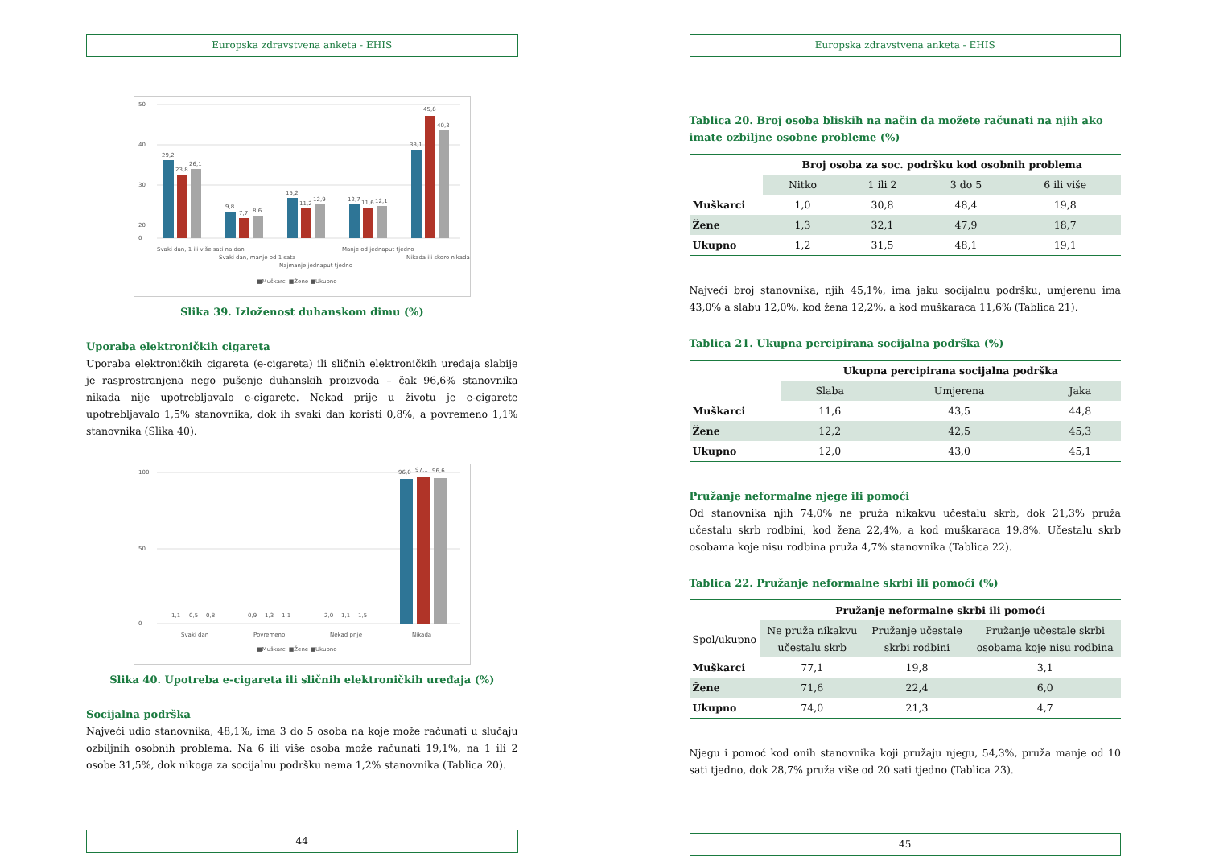Europska zdravstvena anketa - EHIS
50
40
30
20
0
29,2
23,8
26,1
9,8
7,7
8,6
15,2
11,2
12,9
12,7
11,6
12,1
33,1
45,8
40,3
Svaki dan, 1 ili više sati na dan
Svaki dan, manje od 1 sata
Najmanje jednaput tjedno
Manje od jednaput tjedno
Nikada ili skoro nikada
■Muškarci ■Žene ■Ukupno
Slika 39. Izloženost duhanskom dimu (%)
Uporaba elektroničkih cigareta
Uporaba elektroničkih cigareta (e-cigareta) ili sličnih elektroničkih uređaja slabije je rasprostranjena nego pušenje duhanskih proizvoda – čak 96,6% stanovnika nikada nije upotrebljavalo e-cigarete. Nekad prije u životu je e-cigarete upotrebljavalo 1,5% stanovnika, dok ih svaki dan koristi 0,8%, a povremeno 1,1% stanovnika (Slika 40).
100
50
0
1,1
0,5
0,8
0,9
1,3
1,1
2,0
1,1
1,5
96,0
97,1
96,6
Svaki dan
Povremeno
Nekad prije
Nikada
■Muškarci ■Žene ■Ukupno
Slika 40. Upotreba e-cigareta ili sličnih elektroničkih uređaja (%)
Socijalna podrška
Najveći udio stanovnika, 48,1%, ima 3 do 5 osoba na koje može računati u slučaju ozbiljnih osobnih problema. Na 6 ili više osoba može računati 19,1%, na 1 ili 2 osobe 31,5%, dok nikoga za socijalnu podršku nema 1,2% stanovnika (Tablica 20).
44
Europska zdravstvena anketa - EHIS
Tablica 20. Broj osoba bliskih na način da možete računati na njih ako imate ozbiljne osobne probleme (%)
| | Broj osoba za soc. podršku kod osobnih problema | | | |
| --- | --- | --- | --- | --- |
| | Nitko | 1 ili 2 | 3 do 5 | 6 ili više |
| Muškarci | 1,0 | 30,8 | 48,4 | 19,8 |
| Žene | 1,3 | 32,1 | 47,9 | 18,7 |
| Ukupno | 1,2 | 31,5 | 48,1 | 19,1 |
Najveći broj stanovnika, njih 45,1%, ima jaku socijalnu podršku, umjerenu ima 43,0% a slabu 12,0%, kod žena 12,2%, a kod muškaraca 11,6% (Tablica 21).
Tablica 21. Ukupna percipirana socijalna podrška (%)
| | Ukupna percipirana socijalna podrška | | |
| --- | --- | --- | --- |
| | Slaba | Umjerena | Jaka |
| Muškarci | 11,6 | 43,5 | 44,8 |
| Žene | 12,2 | 42,5 | 45,3 |
| Ukupno | 12,0 | 43,0 | 45,1 |
Pružanje neformalne njege ili pomoći
Od stanovnika njih 74,0% ne pruža nikakvu učestalu skrb, dok 21,3% pruža učestalu skrb rodbini, kod žena 22,4%, a kod muškaraca 19,8%. Učestalu skrb osobama koje nisu rodbina pruža 4,7% stanovnika (Tablica 22).
Tablica 22. Pružanje neformalne skrbi ili pomoći (%)
| | Pružanje neformalne skrbi ili pomoći | | |
| --- | --- | --- | --- |
| Spol/ukupno | Ne pruža nikakvu učestalu skrb | Pružanje učestale skrbi rodbini | Pružanje učestale skrbi osobama koje nisu rodbina |
| Muškarci | 77,1 | 19,8 | 3,1 |
| Žene | 71,6 | 22,4 | 6,0 |
| Ukupno | 74,0 | 21,3 | 4,7 |
Njegu i pomoć kod onih stanovnika koji pružaju njegu, 54,3%, pruža manje od 10 sati tjedno, dok 28,7% pruža više od 20 sati tjedno (Tablica 23).
45